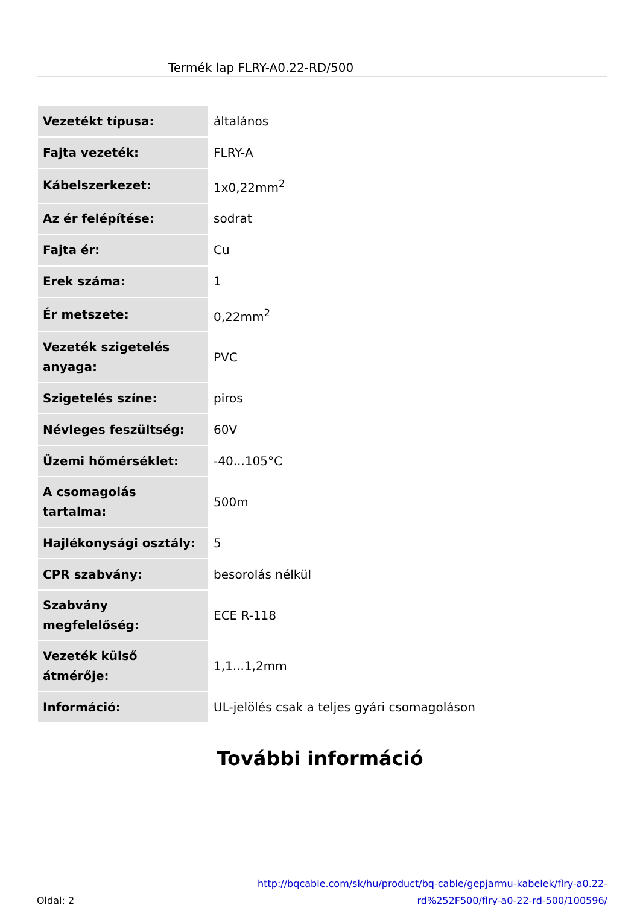Termék lap FLRY-A0.22-RD/500
| Vezetékt típusa: | általános |
| Fajta vezeték: | FLRY-A |
| Kábelszerkezet: | 1x0,22mm<sup>2</sup> |
| Az ér felépítése: | sodrat |
| Fajta ér: | Cu |
| Erek száma: | 1 |
| Ér metszete: | 0,22mm<sup>2</sup> |
| Vezeték szigetelés anyaga: | PVC |
| Szigetelés színe: | piros |
| Névleges feszültség: | 60V |
| Üzemi hőmérséklet: | -40...105°C |
| A csomagolás tartalma: | 500m |
| Hajlékonysági osztály: | 5 |
| CPR szabvány: | besorolás nélkül |
| Szabvány megfelelőség: | ECE R-118 |
| Vezeték külső átmérője: | 1,1...1,2mm |
| Információ: | UL-jelölés csak a teljes gyári csomagoláson |
További információ
Oldal: 2 http://bqcable.com/sk/hu/product/bq-cable/gepjarmu-kabelek/flry-a0.22-
rd%252F500/flry-a0-22-rd-500/100596/